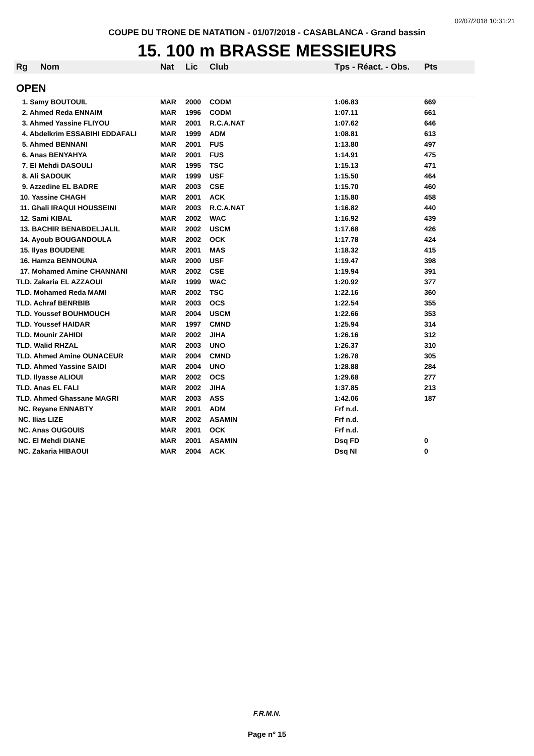02/07/2018 10:31:21
COUPE DU TRONE DE NATATION - 01/07/2018 - CASABLANCA - Grand bassin
15. 100 m BRASSE MESSIEURS
| Rg | Nom | Nat | Lic | Club | Tps - Réact. - Obs. | Pts |
| --- | --- | --- | --- | --- | --- | --- |
| OPEN | | | | | | |
| 1. Samy BOUTOUIL | | MAR | 2000 | CODM | 1:06.83 | 669 |
| 2. Ahmed Reda ENNAIM | | MAR | 1996 | CODM | 1:07.11 | 661 |
| 3. Ahmed Yassine FLIYOU | | MAR | 2001 | R.C.A.NAT | 1:07.62 | 646 |
| 4. Abdelkrim ESSABIHI EDDAFALI | | MAR | 1999 | ADM | 1:08.81 | 613 |
| 5. Ahmed BENNANI | | MAR | 2001 | FUS | 1:13.80 | 497 |
| 6. Anas BENYAHYA | | MAR | 2001 | FUS | 1:14.91 | 475 |
| 7. El Mehdi DASOULI | | MAR | 1995 | TSC | 1:15.13 | 471 |
| 8. Ali SADOUK | | MAR | 1999 | USF | 1:15.50 | 464 |
| 9. Azzedine EL BADRE | | MAR | 2003 | CSE | 1:15.70 | 460 |
| 10. Yassine CHAGH | | MAR | 2001 | ACK | 1:15.80 | 458 |
| 11. Ghali IRAQUI HOUSSEINI | | MAR | 2003 | R.C.A.NAT | 1:16.82 | 440 |
| 12. Sami KIBAL | | MAR | 2002 | WAC | 1:16.92 | 439 |
| 13. BACHIR BENABDELJALIL | | MAR | 2002 | USCM | 1:17.68 | 426 |
| 14. Ayoub BOUGANDOULA | | MAR | 2002 | OCK | 1:17.78 | 424 |
| 15. Ilyas BOUDENE | | MAR | 2001 | MAS | 1:18.32 | 415 |
| 16. Hamza BENNOUNA | | MAR | 2000 | USF | 1:19.47 | 398 |
| 17. Mohamed Amine CHANNANI | | MAR | 2002 | CSE | 1:19.94 | 391 |
| TLD. Zakaria EL AZZAOUI | | MAR | 1999 | WAC | 1:20.92 | 377 |
| TLD. Mohamed Reda MAMI | | MAR | 2002 | TSC | 1:22.16 | 360 |
| TLD. Achraf BENRBIB | | MAR | 2003 | OCS | 1:22.54 | 355 |
| TLD. Youssef BOUHMOUCH | | MAR | 2004 | USCM | 1:22.66 | 353 |
| TLD. Youssef HAIDAR | | MAR | 1997 | CMND | 1:25.94 | 314 |
| TLD. Mounir ZAHIDI | | MAR | 2002 | JIHA | 1:26.16 | 312 |
| TLD. Walid RHZAL | | MAR | 2003 | UNO | 1:26.37 | 310 |
| TLD. Ahmed Amine OUNACEUR | | MAR | 2004 | CMND | 1:26.78 | 305 |
| TLD. Ahmed Yassine SAIDI | | MAR | 2004 | UNO | 1:28.88 | 284 |
| TLD. Ilyasse ALIOUI | | MAR | 2002 | OCS | 1:29.68 | 277 |
| TLD. Anas EL FALI | | MAR | 2002 | JIHA | 1:37.85 | 213 |
| TLD. Ahmed Ghassane MAGRI | | MAR | 2003 | ASS | 1:42.06 | 187 |
| NC. Reyane ENNABTY | | MAR | 2001 | ADM | Frf n.d. | |
| NC. Ilias LIZE | | MAR | 2002 | ASAMIN | Frf n.d. | |
| NC. Anas OUGOUIS | | MAR | 2001 | OCK | Frf n.d. | |
| NC. El Mehdi DIANE | | MAR | 2001 | ASAMIN | Dsq FD | 0 |
| NC. Zakaria HIBAOUI | | MAR | 2004 | ACK | Dsq NI | 0 |
F.R.M.N.
Page n° 15